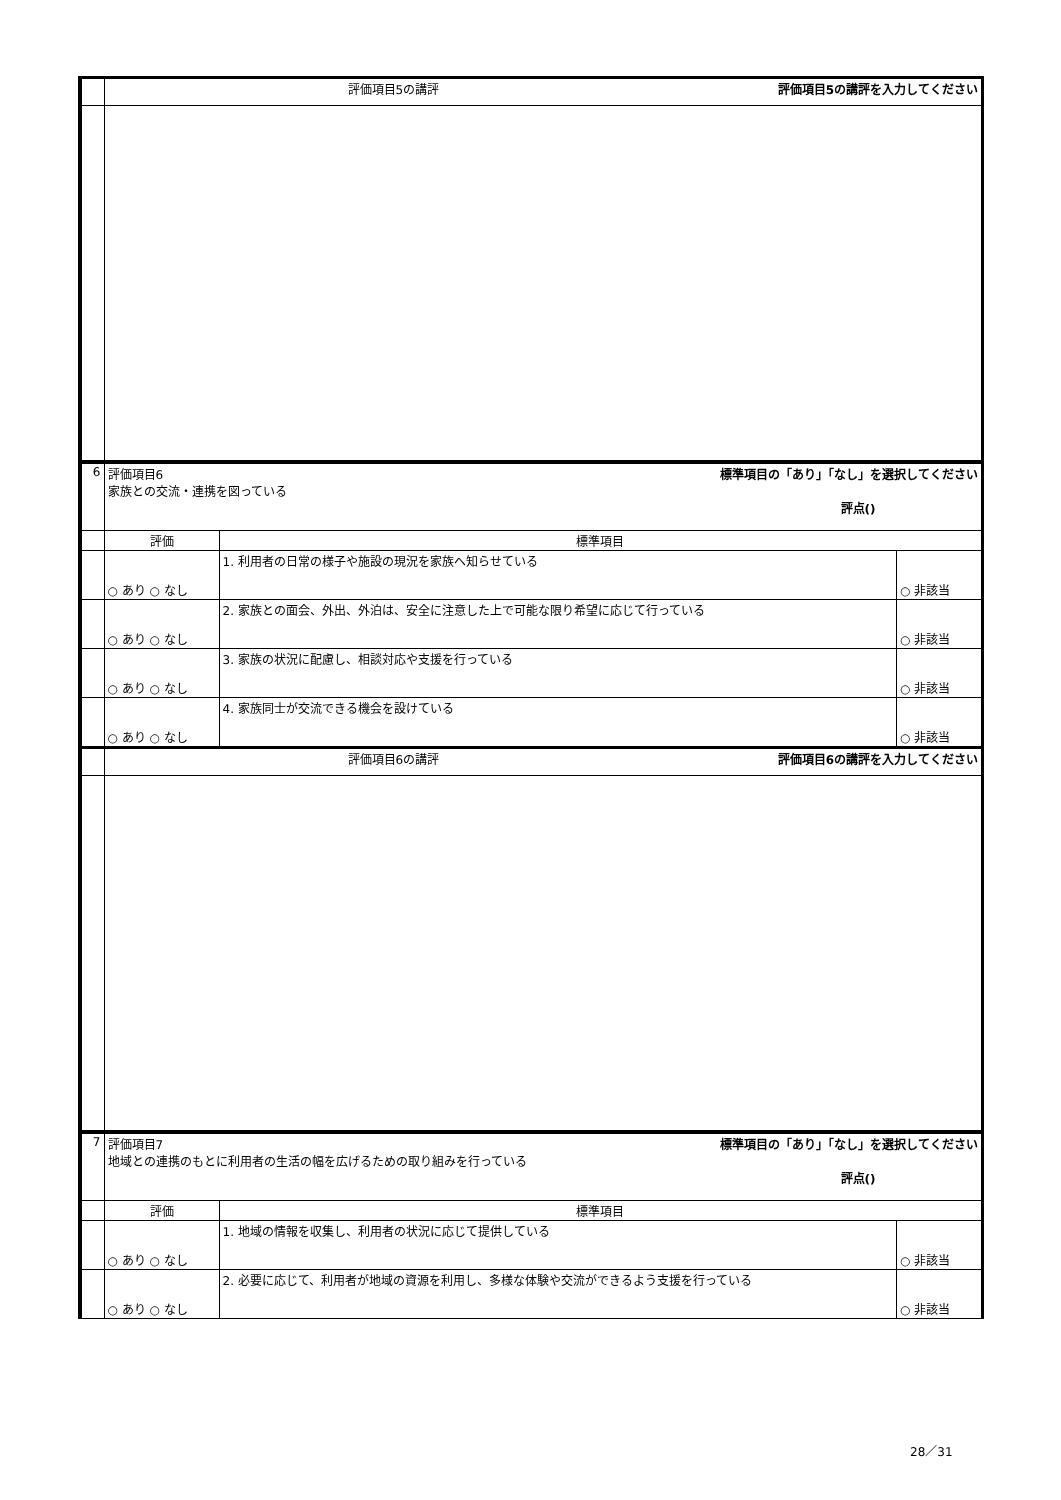| | 評価項目5の講評 評価項目5の講評を入力してください | | |
| 6 | 評価項目6 標準項目の「あり」「なし」を選択してください 家族との交流・連携を図っている 評点() | | |
| | 評価 | 標準項目 | |
| | ○ あり ○ なし | 1. 利用者の日常の様子や施設の現況を家族へ知らせている | ○ 非該当 |
| | ○ あり ○ なし | 2. 家族との面会、外出、外泊は、安全に注意した上で可能な限り希望に応じて行っている | ○ 非該当 |
| | ○ あり ○ なし | 3. 家族の状況に配慮し、相談対応や支援を行っている | ○ 非該当 |
| | ○ あり ○ なし | 4. 家族同士が交流できる機会を設けている | ○ 非該当 |
| | 評価項目6の講評 評価項目6の講評を入力してください | | |
| 7 | 評価項目7 標準項目の「あり」「なし」を選択してください 地域との連携のもとに利用者の生活の幅を広げるための取り組みを行っている 評点() | | |
| | 評価 | 標準項目 | |
| | ○ あり ○ なし | 1. 地域の情報を収集し、利用者の状況に応じて提供している | ○ 非該当 |
| | ○ あり ○ なし | 2. 必要に応じて、利用者が地域の資源を利用し、多様な体験や交流ができるよう支援を行っている | ○ 非該当 |
28／31